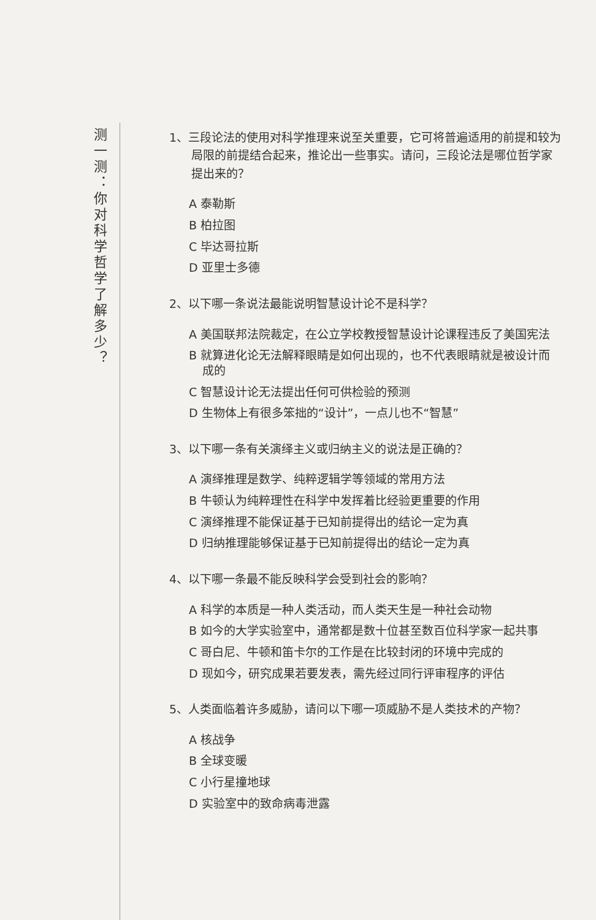测一测：你对科学哲学了解多少？
1、三段论法的使用对科学推理来说至关重要，它可将普遍适用的前提和较为局限的前提结合起来，推论出一些事实。请问，三段论法是哪位哲学家提出来的？
A 泰勒斯
B 柏拉图
C 毕达哥拉斯
D 亚里士多德
2、以下哪一条说法最能说明智慧设计论不是科学？
A 美国联邦法院裁定，在公立学校教授智慧设计论课程违反了美国宪法
B 就算进化论无法解释眼睛是如何出现的，也不代表眼睛就是被设计而成的
C 智慧设计论无法提出任何可供检验的预测
D 生物体上有很多笨拙的“设计”，一点儿也不“智慧”
3、以下哪一条有关演绎主义或归纳主义的说法是正确的？
A 演绎推理是数学、纯粹逻辑学等领域的常用方法
B 牛顿认为纯粹理性在科学中发挥着比经验更重要的作用
C 演绎推理不能保证基于已知前提得出的结论一定为真
D 归纳推理能够保证基于已知前提得出的结论一定为真
4、以下哪一条最不能反映科学会受到社会的影响？
A 科学的本质是一种人类活动，而人类天生是一种社会动物
B 如今的大学实验室中，通常都是数十位甚至数百位科学家一起共事
C 哥白尼、牛顿和笛卡尔的工作是在比较封闭的环境中完成的
D 现如今，研究成果若要发表，需先经过同行评审程序的评估
5、人类面临着许多威胁，请问以下哪一项威胁不是人类技术的产物？
A 核战争
B 全球变暖
C 小行星撞地球
D 实验室中的致命病毒泄露